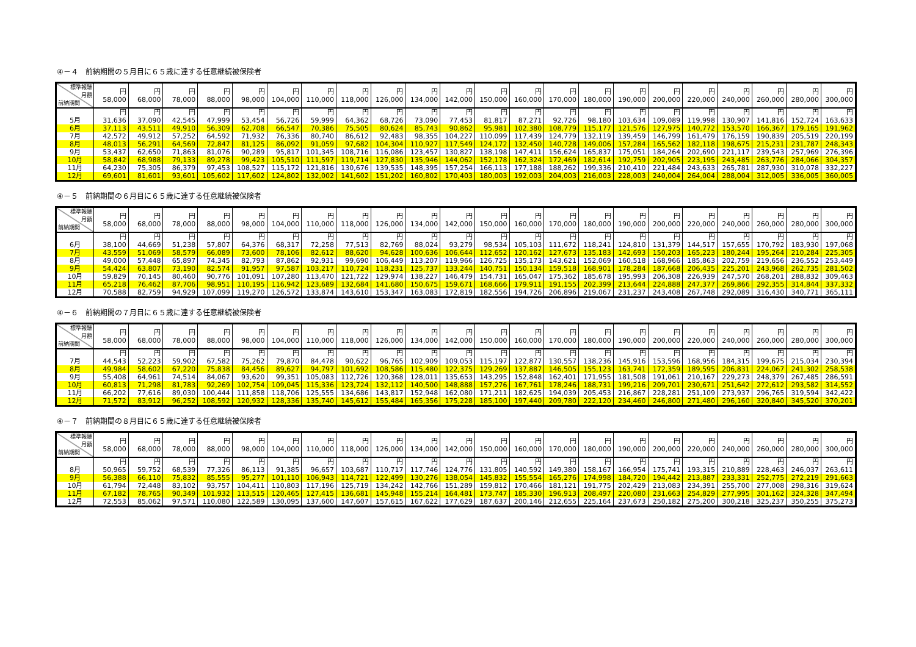④－４　前納期間の５月目に６５歳に達する任意継続被保険者
| 標準報酬 月額 前納期間 | 円 58,000 | 円 68,000 | 円 78,000 | 円 88,000 | 円 98,000 | 円 104,000 | 円 110,000 | 円 118,000 | 円 126,000 | 円 134,000 | 円 142,000 | 円 150,000 | 円 160,000 | 円 170,000 | 円 180,000 | 円 190,000 | 円 200,000 | 円 220,000 | 円 240,000 | 円 260,000 | 円 280,000 | 円 300,000 |
| --- | --- | --- | --- | --- | --- | --- | --- | --- | --- | --- | --- | --- | --- | --- | --- | --- | --- | --- | --- | --- | --- | --- |
| | 円 | 円 | 円 | 円 | 円 | 円 | 円 | 円 | 円 | 円 | 円 | 円 | 円 | 円 | 円 | 円 | 円 | 円 | 円 | 円 | 円 | 円 |
| 5月 | 31,636 | 37,090 | 42,545 | 47,999 | 53,454 | 56,726 | 59,999 | 64,362 | 68,726 | 73,090 | 77,453 | 81,817 | 87,271 | 92,726 | 98,180 | 103,634 | 109,089 | 119,998 | 130,907 | 141,816 | 152,724 | 163,633 |
| 6月 | 37,113 | 43,511 | 49,910 | 56,309 | 62,708 | 66,547 | 70,386 | 75,505 | 80,624 | 85,743 | 90,862 | 95,981 | 102,380 | 108,779 | 115,177 | 121,576 | 127,975 | 140,772 | 153,570 | 166,367 | 179,165 | 191,962 |
| 7月 | 42,572 | 49,912 | 57,252 | 64,592 | 71,932 | 76,336 | 80,740 | 86,612 | 92,483 | 98,355 | 104,227 | 110,099 | 117,439 | 124,779 | 132,119 | 139,459 | 146,799 | 161,479 | 176,159 | 190,839 | 205,519 | 220,199 |
| 8月 | 48,013 | 56,291 | 64,569 | 72,847 | 81,125 | 86,092 | 91,059 | 97,682 | 104,304 | 110,927 | 117,549 | 124,172 | 132,450 | 140,728 | 149,006 | 157,284 | 165,562 | 182,118 | 198,675 | 215,231 | 231,787 | 248,343 |
| 9月 | 53,437 | 62,650 | 71,863 | 81,076 | 90,289 | 95,817 | 101,345 | 108,716 | 116,086 | 123,457 | 130,827 | 138,198 | 147,411 | 156,624 | 165,837 | 175,051 | 184,264 | 202,690 | 221,117 | 239,543 | 257,969 | 276,396 |
| 10月 | 58,842 | 68,988 | 79,133 | 89,278 | 99,423 | 105,510 | 111,597 | 119,714 | 127,830 | 135,946 | 144,062 | 152,178 | 162,324 | 172,469 | 182,614 | 192,759 | 202,905 | 223,195 | 243,485 | 263,776 | 284,066 | 304,357 |
| 11月 | 64,230 | 75,305 | 86,379 | 97,453 | 108,527 | 115,172 | 121,816 | 130,676 | 139,535 | 148,395 | 157,254 | 166,113 | 177,188 | 188,262 | 199,336 | 210,410 | 221,484 | 243,633 | 265,781 | 287,930 | 310,078 | 332,227 |
| 12月 | 69,601 | 81,601 | 93,601 | 105,602 | 117,602 | 124,802 | 132,002 | 141,602 | 151,202 | 160,802 | 170,403 | 180,003 | 192,003 | 204,003 | 216,003 | 228,003 | 240,004 | 264,004 | 288,004 | 312,005 | 336,005 | 360,005 |
④－５　前納期間の６月目に６５歳に達する任意継続被保険者
| 標準報酬 月額 前納期間 | 円 58,000 | 円 68,000 | 円 78,000 | 円 88,000 | 円 98,000 | 円 104,000 | 円 110,000 | 円 118,000 | 円 126,000 | 円 134,000 | 円 142,000 | 円 150,000 | 円 160,000 | 円 170,000 | 円 180,000 | 円 190,000 | 円 200,000 | 円 220,000 | 円 240,000 | 円 260,000 | 円 280,000 | 円 300,000 |
| --- | --- | --- | --- | --- | --- | --- | --- | --- | --- | --- | --- | --- | --- | --- | --- | --- | --- | --- | --- | --- | --- | --- |
| | 円 | 円 | 円 | 円 | 円 | 円 | 円 | 円 | 円 | 円 | 円 | 円 | 円 | 円 | 円 | 円 | 円 | 円 | 円 | 円 | 円 | 円 |
| 6月 | 38,100 | 44,669 | 51,238 | 57,807 | 64,376 | 68,317 | 72,258 | 77,513 | 82,769 | 88,024 | 93,279 | 98,534 | 105,103 | 111,672 | 118,241 | 124,810 | 131,379 | 144,517 | 157,655 | 170,792 | 183,930 | 197,068 |
| 7月 | 43,559 | 51,069 | 58,579 | 66,089 | 73,600 | 78,106 | 82,612 | 88,620 | 94,628 | 100,636 | 106,644 | 112,652 | 120,162 | 127,673 | 135,183 | 142,693 | 150,203 | 165,223 | 180,244 | 195,264 | 210,284 | 225,305 |
| 8月 | 49,000 | 57,448 | 65,897 | 74,345 | 82,793 | 87,862 | 92,931 | 99,690 | 106,449 | 113,207 | 119,966 | 126,725 | 135,173 | 143,621 | 152,069 | 160,518 | 168,966 | 185,863 | 202,759 | 219,656 | 236,552 | 253,449 |
| 9月 | 54,424 | 63,807 | 73,190 | 82,574 | 91,957 | 97,587 | 103,217 | 110,724 | 118,231 | 125,737 | 133,244 | 140,751 | 150,134 | 159,518 | 168,901 | 178,284 | 187,668 | 206,435 | 225,201 | 243,968 | 262,735 | 281,502 |
| 10月 | 59,829 | 70,145 | 80,460 | 90,776 | 101,091 | 107,280 | 113,470 | 121,722 | 129,974 | 138,227 | 146,479 | 154,731 | 165,047 | 175,362 | 185,678 | 195,993 | 206,308 | 226,939 | 247,570 | 268,201 | 288,832 | 309,463 |
| 11月 | 65,218 | 76,462 | 87,706 | 98,951 | 110,195 | 116,942 | 123,689 | 132,684 | 141,680 | 150,675 | 159,671 | 168,666 | 179,911 | 191,155 | 202,399 | 213,644 | 224,888 | 247,377 | 269,866 | 292,355 | 314,844 | 337,332 |
| 12月 | 70,588 | 82,759 | 94,929 | 107,099 | 119,270 | 126,572 | 133,874 | 143,610 | 153,347 | 163,083 | 172,819 | 182,556 | 194,726 | 206,896 | 219,067 | 231,237 | 243,408 | 267,748 | 292,089 | 316,430 | 340,771 | 365,111 |
④－６　前納期間の７月目に６５歳に達する任意継続被保険者
| 標準報酬 月額 前納期間 | 円 58,000 | 円 68,000 | 円 78,000 | 円 88,000 | 円 98,000 | 円 104,000 | 円 110,000 | 円 118,000 | 円 126,000 | 円 134,000 | 円 142,000 | 円 150,000 | 円 160,000 | 円 170,000 | 円 180,000 | 円 190,000 | 円 200,000 | 円 220,000 | 円 240,000 | 円 260,000 | 円 280,000 | 円 300,000 |
| --- | --- | --- | --- | --- | --- | --- | --- | --- | --- | --- | --- | --- | --- | --- | --- | --- | --- | --- | --- | --- | --- | --- |
| | 円 | 円 | 円 | 円 | 円 | 円 | 円 | 円 | 円 | 円 | 円 | 円 | 円 | 円 | 円 | 円 | 円 | 円 | 円 | 円 | 円 | 円 |
| 7月 | 44,543 | 52,223 | 59,902 | 67,582 | 75,262 | 79,870 | 84,478 | 90,622 | 96,765 | 102,909 | 109,053 | 115,197 | 122,877 | 130,557 | 138,236 | 145,916 | 153,596 | 168,956 | 184,315 | 199,675 | 215,034 | 230,394 |
| 8月 | 49,984 | 58,602 | 67,220 | 75,838 | 84,456 | 89,627 | 94,797 | 101,692 | 108,586 | 115,480 | 122,375 | 129,269 | 137,887 | 146,505 | 155,123 | 163,741 | 172,359 | 189,595 | 206,831 | 224,067 | 241,302 | 258,538 |
| 9月 | 55,408 | 64,961 | 74,514 | 84,067 | 93,620 | 99,351 | 105,083 | 112,726 | 120,368 | 128,011 | 135,653 | 143,295 | 152,848 | 162,401 | 171,955 | 181,508 | 191,061 | 210,167 | 229,273 | 248,379 | 267,485 | 286,591 |
| 10月 | 60,813 | 71,298 | 81,783 | 92,269 | 102,754 | 109,045 | 115,336 | 123,724 | 132,112 | 140,500 | 148,888 | 157,276 | 167,761 | 178,246 | 188,731 | 199,216 | 209,701 | 230,671 | 251,642 | 272,612 | 293,582 | 314,552 |
| 11月 | 66,202 | 77,616 | 89,030 | 100,444 | 111,858 | 118,706 | 125,555 | 134,686 | 143,817 | 152,948 | 162,080 | 171,211 | 182,625 | 194,039 | 205,453 | 216,867 | 228,281 | 251,109 | 273,937 | 296,765 | 319,594 | 342,422 |
| 12月 | 71,572 | 83,912 | 96,252 | 108,592 | 120,932 | 128,336 | 135,740 | 145,612 | 155,484 | 165,356 | 175,228 | 185,100 | 197,440 | 209,780 | 222,120 | 234,460 | 246,800 | 271,480 | 296,160 | 320,840 | 345,520 | 370,201 |
④－７　前納期間の８月目に６５歳に達する任意継続被保険者
| 標準報酬 月額 前納期間 | 円 58,000 | 円 68,000 | 円 78,000 | 円 88,000 | 円 98,000 | 円 104,000 | 円 110,000 | 円 118,000 | 円 126,000 | 円 134,000 | 円 142,000 | 円 150,000 | 円 160,000 | 円 170,000 | 円 180,000 | 円 190,000 | 円 200,000 | 円 220,000 | 円 240,000 | 円 260,000 | 円 280,000 | 円 300,000 |
| --- | --- | --- | --- | --- | --- | --- | --- | --- | --- | --- | --- | --- | --- | --- | --- | --- | --- | --- | --- | --- | --- | --- |
| | 円 | 円 | 円 | 円 | 円 | 円 | 円 | 円 | 円 | 円 | 円 | 円 | 円 | 円 | 円 | 円 | 円 | 円 | 円 | 円 | 円 | 円 |
| 8月 | 50,965 | 59,752 | 68,539 | 77,326 | 86,113 | 91,385 | 96,657 | 103,687 | 110,717 | 117,746 | 124,776 | 131,805 | 140,592 | 149,380 | 158,167 | 166,954 | 175,741 | 193,315 | 210,889 | 228,463 | 246,037 | 263,611 |
| 9月 | 56,388 | 66,110 | 75,832 | 85,555 | 95,277 | 101,110 | 106,943 | 114,721 | 122,499 | 130,276 | 138,054 | 145,832 | 155,554 | 165,276 | 174,998 | 184,720 | 194,442 | 213,887 | 233,331 | 252,775 | 272,219 | 291,663 |
| 10月 | 61,794 | 72,448 | 83,102 | 93,757 | 104,411 | 110,803 | 117,196 | 125,719 | 134,242 | 142,766 | 151,289 | 159,812 | 170,466 | 181,121 | 191,775 | 202,429 | 213,083 | 234,391 | 255,700 | 277,008 | 298,316 | 319,624 |
| 11月 | 67,182 | 78,765 | 90,349 | 101,932 | 113,515 | 120,465 | 127,415 | 136,681 | 145,948 | 155,214 | 164,481 | 173,747 | 185,330 | 196,913 | 208,497 | 220,080 | 231,663 | 254,829 | 277,995 | 301,162 | 324,328 | 347,494 |
| 12月 | 72,553 | 85,062 | 97,571 | 110,080 | 122,589 | 130,095 | 137,600 | 147,607 | 157,615 | 167,622 | 177,629 | 187,637 | 200,146 | 212,655 | 225,164 | 237,673 | 250,182 | 275,200 | 300,218 | 325,237 | 350,255 | 375,273 |